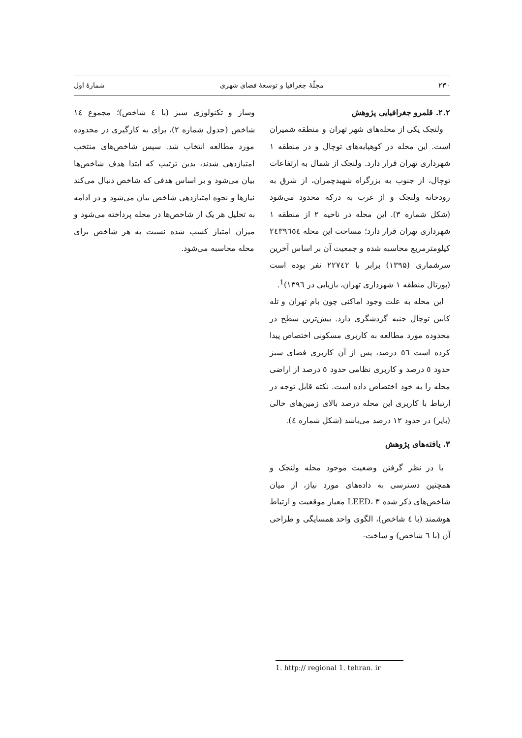۲۳۰ مجلّهٔ جغرافیا و توسعهٔ فضای شهری شمارهٔ اول
۲.۲. قلمرو جغرافیایی پژوهش
ولنجک یکی از محله‌های شهر تهران و منطقه شمیران است. این محله در کوهپایه‌های توچال و در منطقه ۱ شهرداری تهران قرار دارد. ولنجک از شمال به ارتفاعات توچال، از جنوب به بزرگراه شهیدچمران، از شرق به رودخانه ولنجک و از غرب به درکه محدود می‌شود (شکل شماره ۳). این محله در ناحیه ۲ از منطقه ۱ شهرداری تهران قرار دارد؛ مساحت این محله ۲٤۳۹٦٥٤ کیلومترمربع محاسبه شده و جمعیت آن بر اساس آخرین سرشماری (۱۳۹۵) برابر با ۲۲۷٤۲ نفر بوده است (پورتال منطقه ۱ شهرداری تهران، بازیابی در ۱۳۹٦)<sup>1</sup>.
این محله به علت وجود اماکنی چون بام تهران و تله کابین توچال جنبه گردشگری دارد. بیش‌ترین سطح در محدوده مورد مطالعه به کاربری مسکونی اختصاص پیدا کرده است ٥٦ درصد، پس از آن کاربری فضای سبز حدود ٥ درصد و کاربری نظامی حدود ٥ درصد از اراضی محله را به خود اختصاص داده است. نکته قابل توجه در ارتباط با کاربری این محله درصد بالای زمین‌های خالی (بایر) در حدود ۱۲ درصد می‌باشد (شکل شماره ٤).
۳. یافته‌های پژوهش
با در نظر گرفتن وضعیت موجود محله ولنجک و همچنین دسترسی به داده‌های مورد نیاز، از میان شاخص‌های ذکر شده LEED، ۳ معیار موقعیت و ارتباط هوشمند (با ٤ شاخص)، الگوی واحد همسایگی و طراحی آن (با ٦ شاخص) و ساخت-
وساز و تکنولوژی سبز (با ٤ شاخص)؛ مجموع ١٤ شاخص (جدول شماره ۲)، برای به کارگیری در محدوده مورد مطالعه انتخاب شد. سپس شاخص‌های منتخب امتیازدهی شدند، بدین ترتیب که ابتدا هدف شاخص‌ها بیان می‌شود و بر اساس هدفی که شاخص دنبال می‌کند نیازها و نحوه امتیازدهی شاخص بیان می‌شود و در ادامه به تحلیل هر یک از شاخص‌ها در محله پرداخته می‌شود و میزان امتیاز کسب شده نسبت به هر شاخص برای محله محاسبه می‌شود.
1. http:// regional 1. tehran. ir